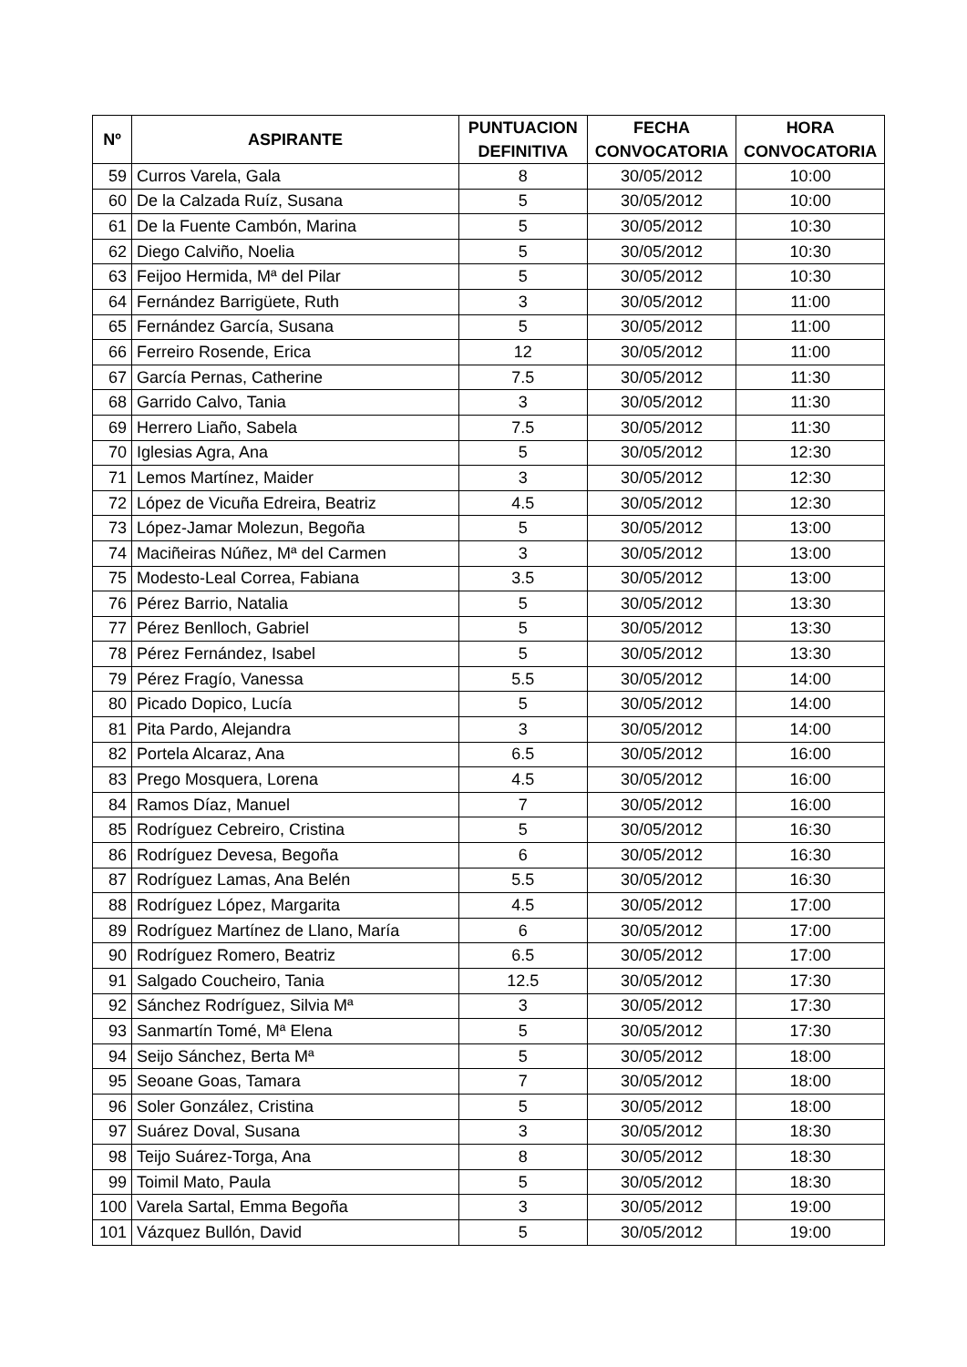| Nº | ASPIRANTE | PUNTUACION DEFINITIVA | FECHA CONVOCATORIA | HORA CONVOCATORIA |
| --- | --- | --- | --- | --- |
| 59 | Curros Varela, Gala | 8 | 30/05/2012 | 10:00 |
| 60 | De la Calzada Ruíz, Susana | 5 | 30/05/2012 | 10:00 |
| 61 | De la Fuente Cambón, Marina | 5 | 30/05/2012 | 10:30 |
| 62 | Diego Calviño, Noelia | 5 | 30/05/2012 | 10:30 |
| 63 | Feijoo Hermida, Mª del Pilar | 5 | 30/05/2012 | 10:30 |
| 64 | Fernández Barrigüete, Ruth | 3 | 30/05/2012 | 11:00 |
| 65 | Fernández García, Susana | 5 | 30/05/2012 | 11:00 |
| 66 | Ferreiro Rosende, Erica | 12 | 30/05/2012 | 11:00 |
| 67 | García Pernas, Catherine | 7.5 | 30/05/2012 | 11:30 |
| 68 | Garrido Calvo, Tania | 3 | 30/05/2012 | 11:30 |
| 69 | Herrero Liaño, Sabela | 7.5 | 30/05/2012 | 11:30 |
| 70 | Iglesias Agra, Ana | 5 | 30/05/2012 | 12:30 |
| 71 | Lemos Martínez, Maider | 3 | 30/05/2012 | 12:30 |
| 72 | López de Vicuña Edreira, Beatriz | 4.5 | 30/05/2012 | 12:30 |
| 73 | López-Jamar Molezun, Begoña | 5 | 30/05/2012 | 13:00 |
| 74 | Maciñeiras Núñez, Mª del Carmen | 3 | 30/05/2012 | 13:00 |
| 75 | Modesto-Leal Correa, Fabiana | 3.5 | 30/05/2012 | 13:00 |
| 76 | Pérez Barrio, Natalia | 5 | 30/05/2012 | 13:30 |
| 77 | Pérez Benlloch, Gabriel | 5 | 30/05/2012 | 13:30 |
| 78 | Pérez Fernández, Isabel | 5 | 30/05/2012 | 13:30 |
| 79 | Pérez Fragío, Vanessa | 5.5 | 30/05/2012 | 14:00 |
| 80 | Picado Dopico, Lucía | 5 | 30/05/2012 | 14:00 |
| 81 | Pita Pardo, Alejandra | 3 | 30/05/2012 | 14:00 |
| 82 | Portela Alcaraz, Ana | 6.5 | 30/05/2012 | 16:00 |
| 83 | Prego Mosquera, Lorena | 4.5 | 30/05/2012 | 16:00 |
| 84 | Ramos Díaz, Manuel | 7 | 30/05/2012 | 16:00 |
| 85 | Rodríguez Cebreiro, Cristina | 5 | 30/05/2012 | 16:30 |
| 86 | Rodríguez Devesa, Begoña | 6 | 30/05/2012 | 16:30 |
| 87 | Rodríguez Lamas, Ana Belén | 5.5 | 30/05/2012 | 16:30 |
| 88 | Rodríguez López, Margarita | 4.5 | 30/05/2012 | 17:00 |
| 89 | Rodríguez Martínez de Llano, María | 6 | 30/05/2012 | 17:00 |
| 90 | Rodríguez Romero, Beatriz | 6.5 | 30/05/2012 | 17:00 |
| 91 | Salgado Coucheiro, Tania | 12.5 | 30/05/2012 | 17:30 |
| 92 | Sánchez Rodríguez, Silvia Mª | 3 | 30/05/2012 | 17:30 |
| 93 | Sanmartín Tomé, Mª Elena | 5 | 30/05/2012 | 17:30 |
| 94 | Seijo Sánchez, Berta Mª | 5 | 30/05/2012 | 18:00 |
| 95 | Seoane Goas, Tamara | 7 | 30/05/2012 | 18:00 |
| 96 | Soler González, Cristina | 5 | 30/05/2012 | 18:00 |
| 97 | Suárez Doval, Susana | 3 | 30/05/2012 | 18:30 |
| 98 | Teijo Suárez-Torga, Ana | 8 | 30/05/2012 | 18:30 |
| 99 | Toimil Mato, Paula | 5 | 30/05/2012 | 18:30 |
| 100 | Varela Sartal, Emma Begoña | 3 | 30/05/2012 | 19:00 |
| 101 | Vázquez Bullón, David | 5 | 30/05/2012 | 19:00 |